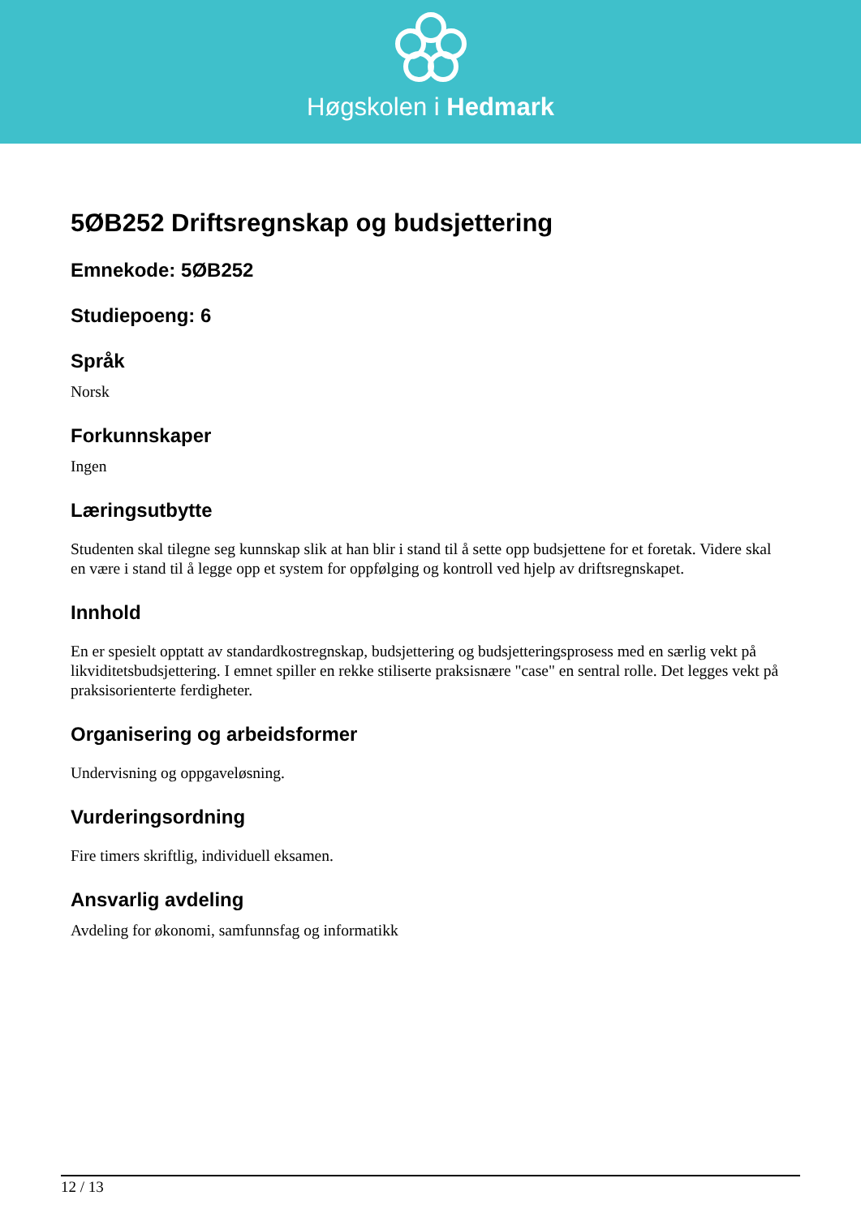Høgskolen i Hedmark
5ØB252 Driftsregnskap og budsjettering
Emnekode: 5ØB252
Studiepoeng: 6
Språk
Norsk
Forkunnskaper
Ingen
Læringsutbytte
Studenten skal tilegne seg kunnskap slik at han blir i stand til å sette opp budsjettene for et foretak. Videre skal en være i stand til å legge opp et system for oppfølging og kontroll ved hjelp av driftsregnskapet.
Innhold
En er spesielt opptatt av standardkostregnskap, budsjettering og budsjetteringsprosess med en særlig vekt på likviditetsbudsjettering. I emnet spiller en rekke stiliserte praksisnære "case" en sentral rolle. Det legges vekt på praksisorienterte ferdigheter.
Organisering og arbeidsformer
Undervisning og oppgaveløsning.
Vurderingsordning
Fire timers skriftlig, individuell eksamen.
Ansvarlig avdeling
Avdeling for økonomi, samfunnsfag og informatikk
12 / 13